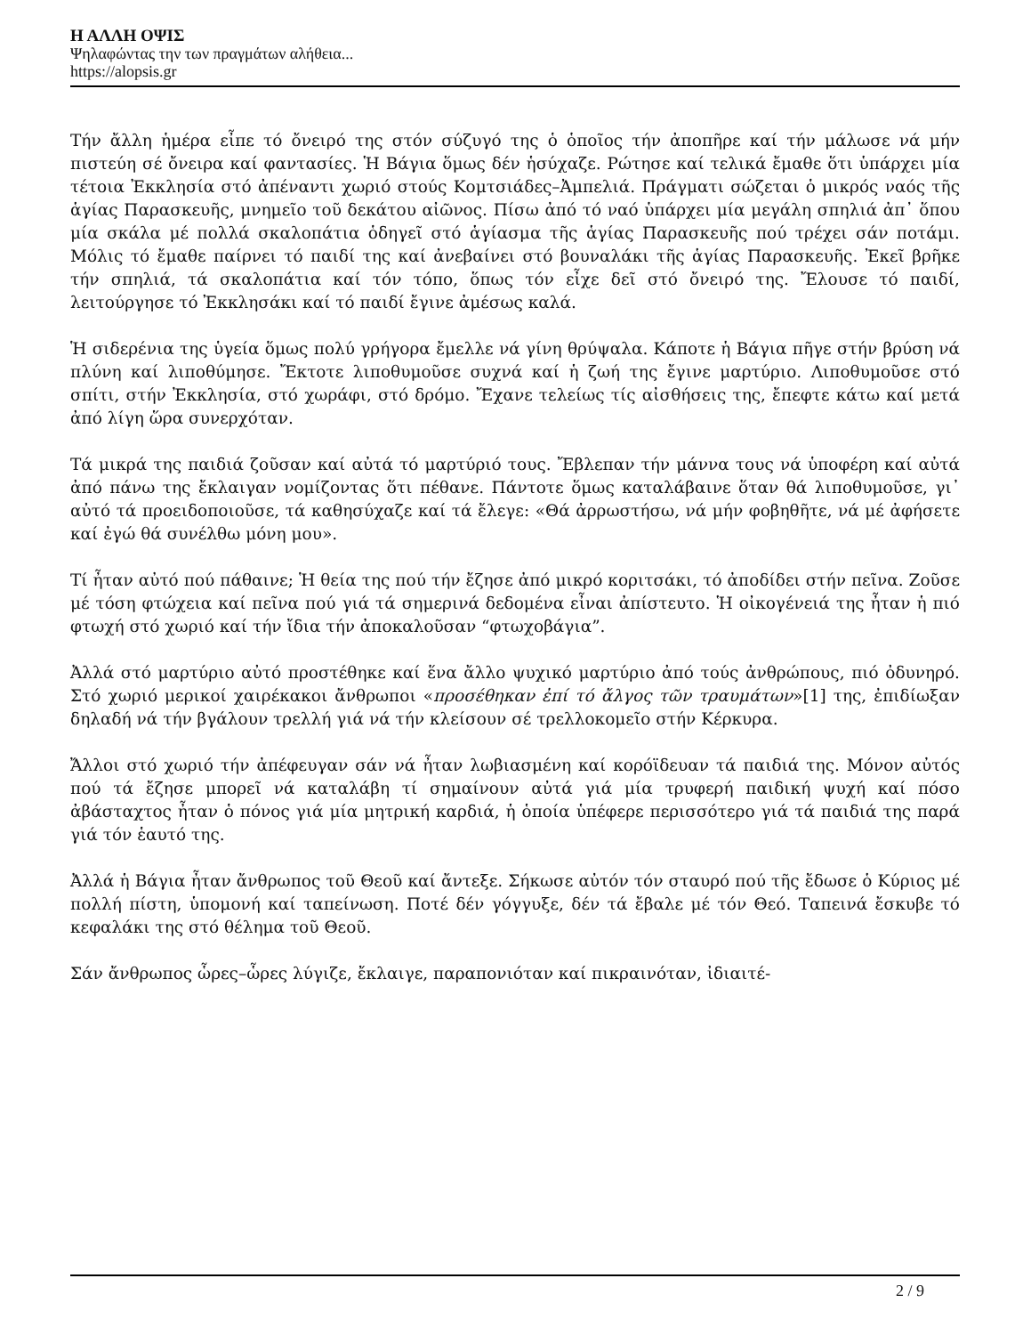Η ΑΛΛΗ ΟΨΙΣ
Ψηλαφώντας την των πραγμάτων αλήθεια...
https://alopsis.gr
Τήν ἄλλη ἡμέρα εἶπε τό ὄνειρό της στόν σύζυγό της ὁ ὁποῖος τήν ἀποπῆρε καί τήν μάλωσε νά μήν πιστεύη σέ ὄνειρα καί φαντασίες. Ἡ Βάγια ὅμως δέν ἡσύχαζε. Ρώτησε καί τελικά ἔμαθε ὅτι ὑπάρχει μία τέτοια Ἐκκλησία στό ἀπέναντι χωριό στούς Κομτσιάδες–Ἀμπελιά. Πράγματι σώζεται ὁ μικρός ναός τῆς ἁγίας Παρασκευῆς, μνημεῖο τοῦ δεκάτου αἰῶνος. Πίσω ἀπό τό ναό ὑπάρχει μία μεγάλη σπηλιά ἀπ᾿ ὅπου μία σκάλα μέ πολλά σκαλοπάτια ὁδηγεῖ στό ἁγίασμα τῆς ἁγίας Παρασκευῆς πού τρέχει σάν ποτάμι. Μόλις τό ἔμαθε παίρνει τό παιδί της καί ἀνεβαίνει στό βουναλάκι τῆς ἁγίας Παρασκευῆς. Ἐκεῖ βρῆκε τήν σπηλιά, τά σκαλοπάτια καί τόν τόπο, ὅπως τόν εἶχε δεῖ στό ὄνειρό της. Ἔλουσε τό παιδί, λειτούργησε τό Ἐκκλησάκι καί τό παιδί ἔγινε ἀμέσως καλά.
Ἡ σιδερένια της ὑγεία ὅμως πολύ γρήγορα ἔμελλε νά γίνη θρύψαλα. Κάποτε ἡ Βάγια πῆγε στήν βρύση νά πλύνη καί λιποθύμησε. Ἔκτοτε λιποθυμοῦσε συχνά καί ἡ ζωή της ἔγινε μαρτύριο. Λιποθυμοῦσε στό σπίτι, στήν Ἐκκλησία, στό χωράφι, στό δρόμο. Ἔχανε τελείως τίς αἰσθήσεις της, ἔπεφτε κάτω καί μετά ἀπό λίγη ὥρα συνερχόταν.
Τά μικρά της παιδιά ζοῦσαν καί αὐτά τό μαρτύριό τους. Ἔβλεπαν τήν μάννα τους νά ὑποφέρη καί αὐτά ἀπό πάνω της ἔκλαιγαν νομίζοντας ὅτι πέθανε. Πάντοτε ὅμως καταλάβαινε ὅταν θά λιποθυμοῦσε, γι᾿ αὐτό τά προειδοποιοῦσε, τά καθησύχαζε καί τά ἔλεγε: «Θά ἀρρωστήσω, νά μήν φοβηθῆτε, νά μέ ἀφήσετε καί ἐγώ θά συνέλθω μόνη μου».
Τί ἦταν αὐτό πού πάθαινε; Ἡ θεία της πού τήν ἔζησε ἀπό μικρό κοριτσάκι, τό ἀποδίδει στήν πεῖνα. Ζοῦσε μέ τόση φτώχεια καί πεῖνα πού γιά τά σημερινά δεδομένα εἶναι ἀπίστευτο. Ἡ οἰκογένειά της ἦταν ἡ πιό φτωχή στό χωριό καί τήν ἴδια τήν ἀποκαλοῦσαν “φτωχοβάγια”.
Ἀλλά στό μαρτύριο αὐτό προστέθηκε καί ἕνα ἄλλο ψυχικό μαρτύριο ἀπό τούς ἀνθρώπους, πιό ὀδυνηρό. Στό χωριό μερικοί χαιρέκακοι ἄνθρωποι «προσέθηκαν ἐπί τό ἄλγος τῶν τραυμάτων»[1] της, ἐπιδίωξαν δηλαδή νά τήν βγάλουν τρελλή γιά νά τήν κλείσουν σέ τρελλοκομεῖο στήν Κέρκυρα.
Ἄλλοι στό χωριό τήν ἀπέφευγαν σάν νά ἦταν λωβιασμένη καί κορόϊδευαν τά παιδιά της. Μόνον αὐτός πού τά ἔζησε μπορεῖ νά καταλάβη τί σημαίνουν αὐτά γιά μία τρυφερή παιδική ψυχή καί πόσο ἀβάσταχτος ἦταν ὁ πόνος γιά μία μητρική καρδιά, ἡ ὁποία ὑπέφερε περισσότερο γιά τά παιδιά της παρά γιά τόν ἑαυτό της.
Ἀλλά ἡ Βάγια ἦταν ἄνθρωπος τοῦ Θεοῦ καί ἄντεξε. Σήκωσε αὐτόν τόν σταυρό πού τῆς ἔδωσε ὁ Κύριος μέ πολλή πίστη, ὑπομονή καί ταπείνωση. Ποτέ δέν γόγγυξε, δέν τά ἔβαλε μέ τόν Θεό. Ταπεινά ἔσκυβε τό κεφαλάκι της στό θέλημα τοῦ Θεοῦ.
Σάν ἄνθρωπος ὧρες–ὧρες λύγιζε, ἔκλαιγε, παραπονιόταν καί πικραινόταν, ἰδιαιτέ-
2 / 9